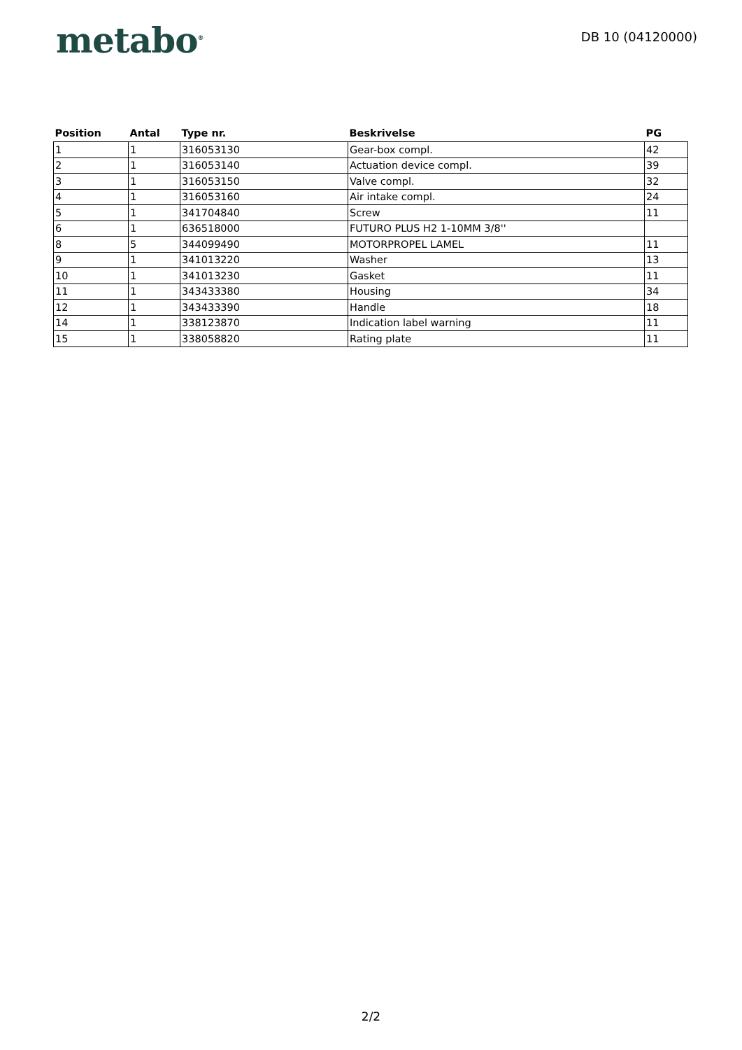metabo<sup>®</sup>
DB 10 (04120000)
| Position | Antal | Type nr. | Beskrivelse | PG |
| --- | --- | --- | --- | --- |
| 1 | 1 | 316053130 | Gear-box compl. | 42 |
| 2 | 1 | 316053140 | Actuation device compl. | 39 |
| 3 | 1 | 316053150 | Valve compl. | 32 |
| 4 | 1 | 316053160 | Air intake compl. | 24 |
| 5 | 1 | 341704840 | Screw | 11 |
| 6 | 1 | 636518000 | FUTURO PLUS H2 1-10MM 3/8'' | |
| 8 | 5 | 344099490 | MOTORPROPEL LAMEL | 11 |
| 9 | 1 | 341013220 | Washer | 13 |
| 10 | 1 | 341013230 | Gasket | 11 |
| 11 | 1 | 343433380 | Housing | 34 |
| 12 | 1 | 343433390 | Handle | 18 |
| 14 | 1 | 338123870 | Indication label warning | 11 |
| 15 | 1 | 338058820 | Rating plate | 11 |
2/2